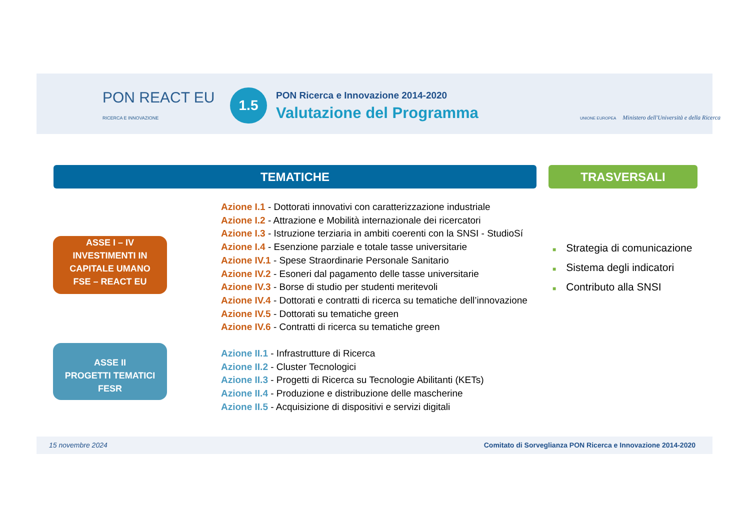PON REACT EU
RICERCA E INNOVAZIONE
1.5
PON Ricerca e Innovazione 2014-2020
Valutazione del Programma
UNIONE EUROPEA Ministero dell'Università e della Ricerca
TEMATICHE TRASVERSALI
ASSE I – IV
INVESTIMENTI IN
CAPITALE UMANO
FSE – REACT EU
ASSE II
PROGETTI TEMATICI
FESR
Azione I.1 - Dottorati innovativi con caratterizzazione industriale
Azione I.2 - Attrazione e Mobilità internazionale dei ricercatori
Azione I.3 - Istruzione terziaria in ambiti coerenti con la SNSI - StudioSí
Azione I.4 - Esenzione parziale e totale tasse universitarie
Azione IV.1 - Spese Straordinarie Personale Sanitario
Azione IV.2 - Esoneri dal pagamento delle tasse universitarie
Azione IV.3 - Borse di studio per studenti meritevoli
Azione IV.4 - Dottorati e contratti di ricerca su tematiche dell’innovazione
Azione IV.5 - Dottorati su tematiche green
Azione IV.6 - Contratti di ricerca su tematiche green
Azione II.1 - Infrastrutture di Ricerca
Azione II.2 - Cluster Tecnologici
Azione II.3 - Progetti di Ricerca su Tecnologie Abilitanti (KETs)
Azione II.4 - Produzione e distribuzione delle mascherine
Azione II.5 - Acquisizione di dispositivi e servizi digitali
■ Strategia di comunicazione
■ Sistema degli indicatori
■ Contributo alla SNSI
15 novembre 2024 Comitato di Sorveglianza PON Ricerca e Innovazione 2014-2020